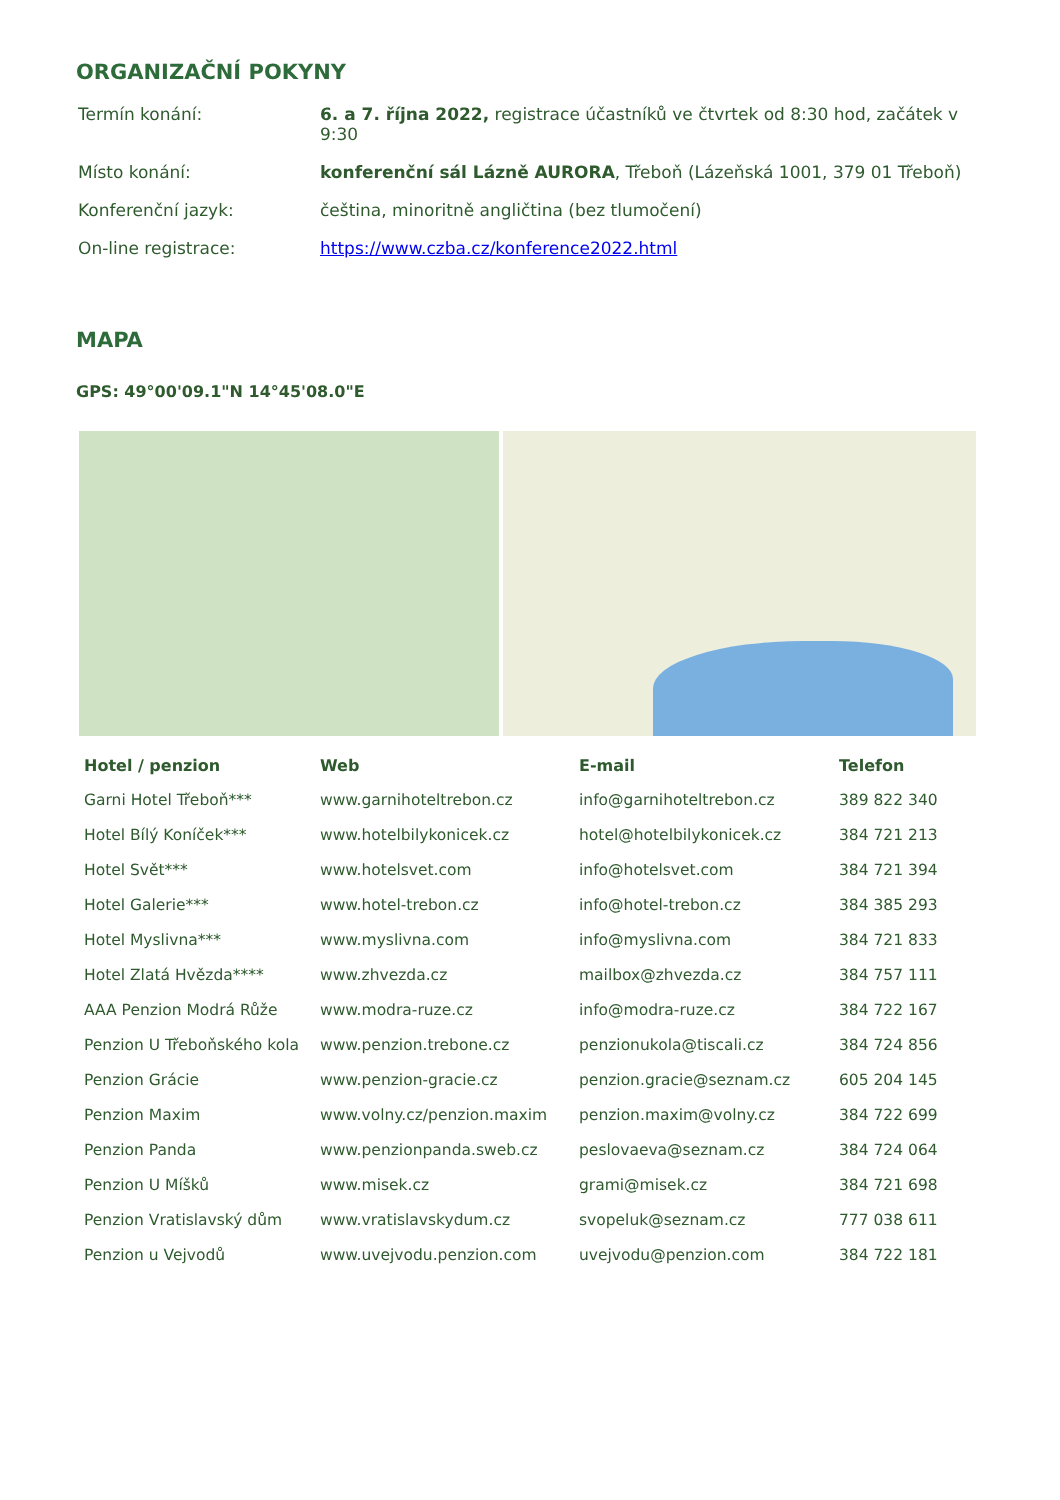ORGANIZAČNÍ POKYNY
| Termín konání: | 6. a 7. října 2022, registrace účastníků ve čtvrtek od 8:30 hod, začátek v 9:30 |
| Místo konání: | konferenční sál Lázně AURORA , Třeboň (Lázeňská 1001, 379 01 Třeboň) |
| Konferenční jazyk: | čeština, minoritně angličtina (bez tlumočení) |
| On-line registrace: | https://www.czba.cz/konference2022.html |
MAPA
GPS: 49°00'09.1"N 14°45'08.0"E
| Hotel / penzion | Web | E-mail | Telefon |
| --- | --- | --- | --- |
| Garni Hotel Třeboň*** | www.garnihoteltrebon.cz | info@garnihoteltrebon.cz | 389 822 340 |
| Hotel Bílý Koníček*** | www.hotelbilykonicek.cz | hotel@hotelbilykonicek.cz | 384 721 213 |
| Hotel Svět*** | www.hotelsvet.com | info@hotelsvet.com | 384 721 394 |
| Hotel Galerie*** | www.hotel-trebon.cz | info@hotel-trebon.cz | 384 385 293 |
| Hotel Myslivna*** | www.myslivna.com | info@myslivna.com | 384 721 833 |
| Hotel Zlatá Hvězda**** | www.zhvezda.cz | mailbox@zhvezda.cz | 384 757 111 |
| AAA Penzion Modrá Růže | www.modra-ruze.cz | info@modra-ruze.cz | 384 722 167 |
| Penzion U Třeboňského kola | www.penzion.trebone.cz | penzionukola@tiscali.cz | 384 724 856 |
| Penzion Grácie | www.penzion-gracie.cz | penzion.gracie@seznam.cz | 605 204 145 |
| Penzion Maxim | www.volny.cz/penzion.maxim | penzion.maxim@volny.cz | 384 722 699 |
| Penzion Panda | www.penzionpanda.sweb.cz | peslovaeva@seznam.cz | 384 724 064 |
| Penzion U Míšků | www.misek.cz | grami@misek.cz | 384 721 698 |
| Penzion Vratislavský dům | www.vratislavskydum.cz | svopeluk@seznam.cz | 777 038 611 |
| Penzion u Vejvodů | www.uvejvodu.penzion.com | uvejvodu@penzion.com | 384 722 181 |